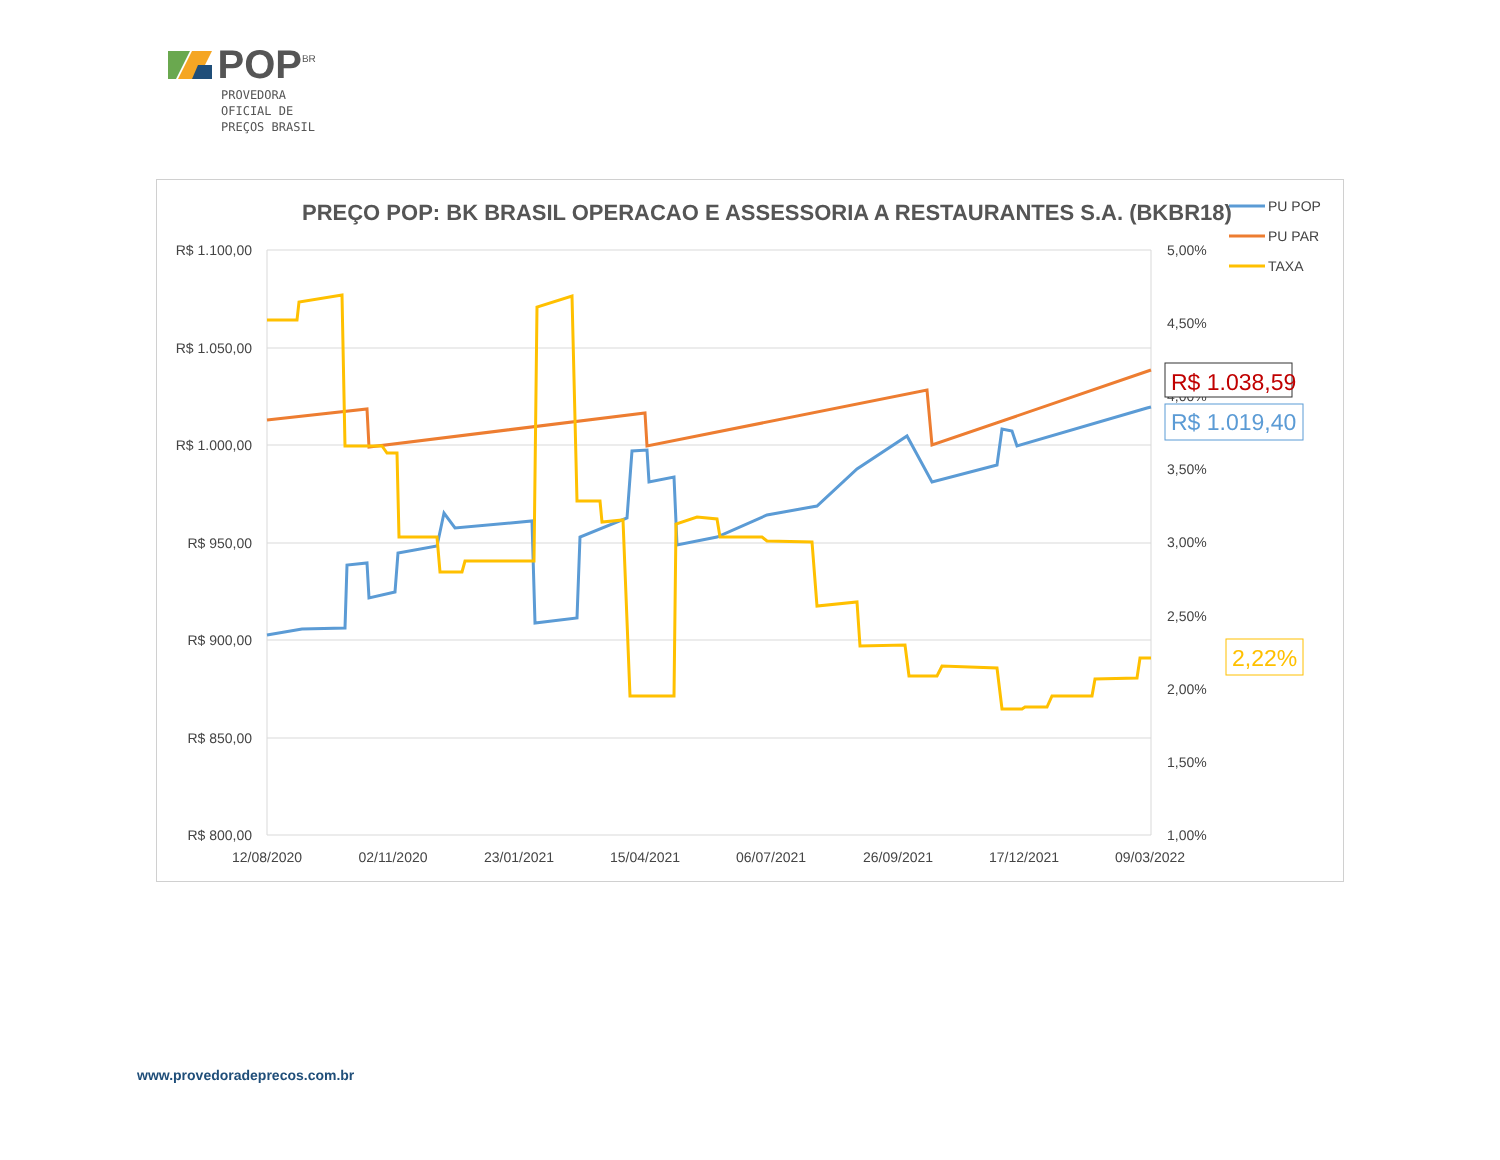POP<sup>BR</sup>
PROVEDORA
OFICIAL DE
PREÇOS BRASIL
PREÇO POP: BK BRASIL OPERACAO E ASSESSORIA A RESTAURANTES S.A. (BKBR18)
R$ 1.100,00
R$ 1.050,00
R$ 1.000,00
R$ 950,00
R$ 900,00
R$ 850,00
R$ 800,00
5,00%
4,50%
4,00%
3,50%
3,00%
2,50%
2,00%
1,50%
1,00%
12/08/2020
02/11/2020
23/01/2021
15/04/2021
06/07/2021
26/09/2021
17/12/2021
09/03/2022
R$ 1.038,59
R$ 1.019,40
2,22%
PU POP
PU PAR
TAXA
www.provedoradeprecos.com.br